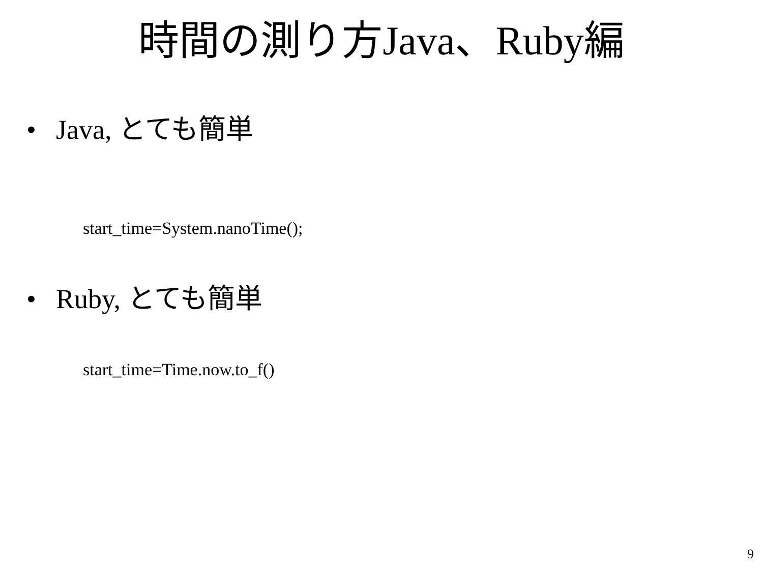時間の測り方Java、Ruby編
• Java, とても簡単
start_time=System.nanoTime();
• Ruby, とても簡単
start_time=Time.now.to_f()
9